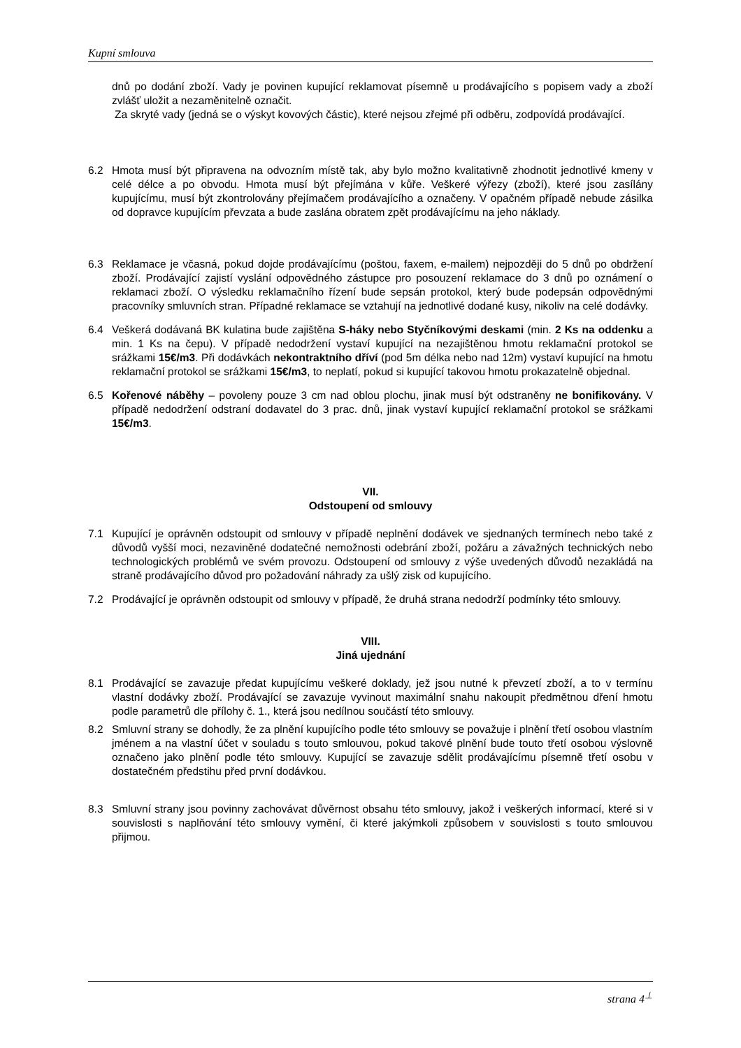Kupní smlouva
dnů po dodání zboží. Vady je povinen kupující reklamovat písemně u prodávajícího s popisem vady a zboží zvlášť uložit a nezaměnitelně označit.
Za skryté vady (jedná se o výskyt kovových částic), které nejsou zřejmé při odběru, zodpovídá prodávající.
6.2 Hmota musí být připravena na odvozním místě tak, aby bylo možno kvalitativně zhodnotit jednotlivé kmeny v celé délce a po obvodu. Hmota musí být přejímána v kůře. Veškeré výřezy (zboží), které jsou zasílány kupujícímu, musí být zkontrolovány přejímačem prodávajícího a označeny. V opačném případě nebude zásilka od dopravce kupujícím převzata a bude zaslána obratem zpět prodávajícímu na jeho náklady.
6.3 Reklamace je včasná, pokud dojde prodávajícímu (poštou, faxem, e-mailem) nejpozději do 5 dnů po obdržení zboží. Prodávající zajistí vyslání odpovědného zástupce pro posouzení reklamace do 3 dnů po oznámení o reklamaci zboží. O výsledku reklamačního řízení bude sepsán protokol, který bude podepsán odpovědnými pracovníky smluvních stran. Případné reklamace se vztahují na jednotlivé dodané kusy, nikoliv na celé dodávky.
6.4 Veškerá dodávaná BK kulatina bude zajištěna S-háky nebo Styčníkovými deskami (min. 2 Ks na oddenku a min. 1 Ks na čepu). V případě nedodržení vystaví kupující na nezajištěnou hmotu reklamační protokol se srážkami 15€/m3. Při dodávkách nekontraktního dříví (pod 5m délka nebo nad 12m) vystaví kupující na hmotu reklamační protokol se srážkami 15€/m3, to neplatí, pokud si kupující takovou hmotu prokazatelně objednal.
6.5 Kořenové náběhy – povoleny pouze 3 cm nad oblou plochu, jinak musí být odstraněny ne bonifikovány. V případě nedodržení odstraní dodavatel do 3 prac. dnů, jinak vystaví kupující reklamační protokol se srážkami 15€/m3.
VII.
Odstoupení od smlouvy
7.1 Kupující je oprávněn odstoupit od smlouvy v případě neplnění dodávek ve sjednaných termínech nebo také z důvodů vyšší moci, nezaviněné dodatečné nemožnosti odebrání zboží, požáru a závažných technických nebo technologických problémů ve svém provozu. Odstoupení od smlouvy z výše uvedených důvodů nezakládá na straně prodávajícího důvod pro požadování náhrady za ušlý zisk od kupujícího.
7.2 Prodávající je oprávněn odstoupit od smlouvy v případě, že druhá strana nedodrží podmínky této smlouvy.
VIII.
Jiná ujednání
8.1 Prodávající se zavazuje předat kupujícímu veškeré doklady, jež jsou nutné k převzetí zboží, a to v termínu vlastní dodávky zboží. Prodávající se zavazuje vyvinout maximální snahu nakoupit předmětnou dření hmotu podle parametrů dle přílohy č. 1., která jsou nedílnou součástí této smlouvy.
8.2 Smluvní strany se dohodly, že za plnění kupujícího podle této smlouvy se považuje i plnění třetí osobou vlastním jménem a na vlastní účet v souladu s touto smlouvou, pokud takové plnění bude touto třetí osobou výslovně označeno jako plnění podle této smlouvy. Kupující se zavazuje sdělit prodávajícímu písemně třetí osobu v dostatečném předstihu před první dodávkou.
8.3 Smluvní strany jsou povinny zachovávat důvěrnost obsahu této smlouvy, jakož i veškerých informací, které si v souvislosti s naplňování této smlouvy vymění, či které jakýmkoli způsobem v souvislosti s touto smlouvou přijmou.
strana 4<sup>⊥</sup>